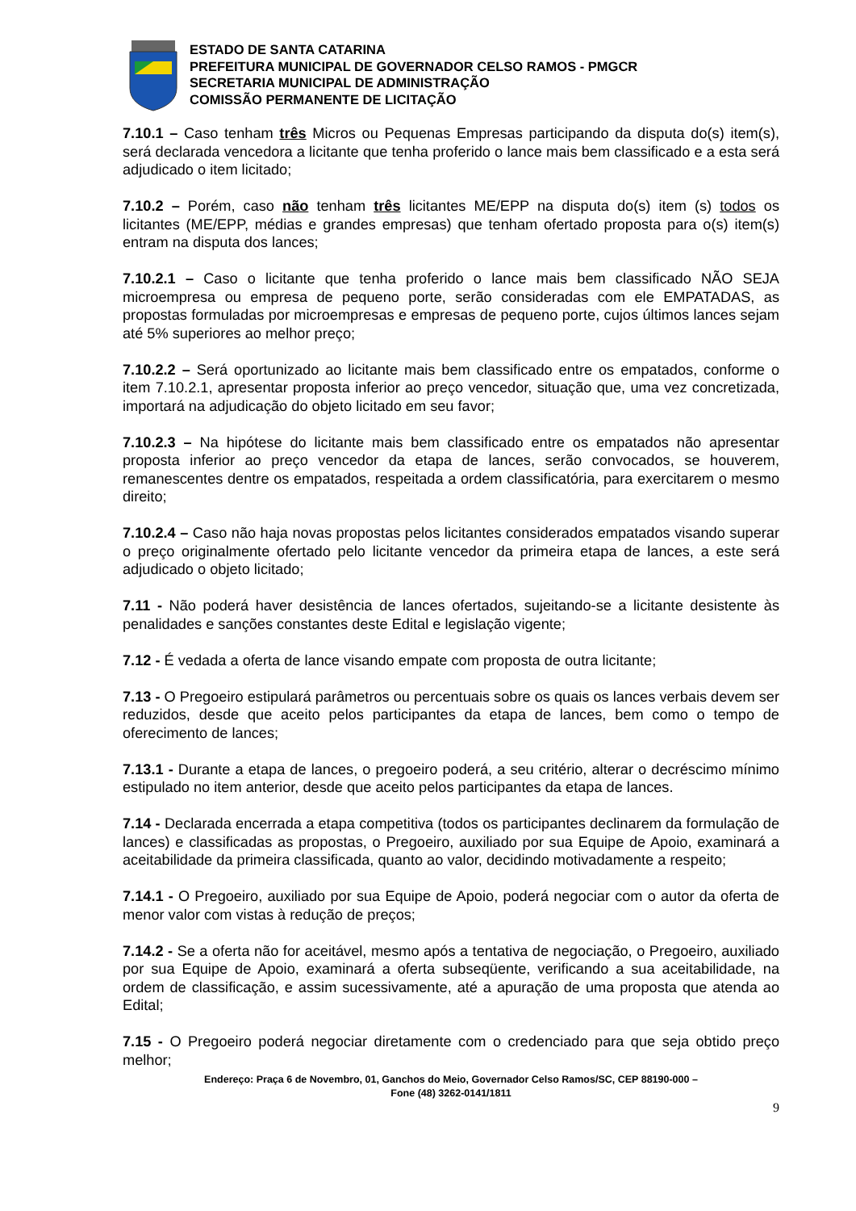ESTADO DE SANTA CATARINA
PREFEITURA MUNICIPAL DE GOVERNADOR CELSO RAMOS - PMGCR
SECRETARIA MUNICIPAL DE ADMINISTRAÇÃO
COMISSÃO PERMANENTE DE LICITAÇÃO
7.10.1 – Caso tenham três Micros ou Pequenas Empresas participando da disputa do(s) item(s), será declarada vencedora a licitante que tenha proferido o lance mais bem classificado e a esta será adjudicado o item licitado;
7.10.2 – Porém, caso não tenham três licitantes ME/EPP na disputa do(s) item (s) todos os licitantes (ME/EPP, médias e grandes empresas) que tenham ofertado proposta para o(s) item(s) entram na disputa dos lances;
7.10.2.1 – Caso o licitante que tenha proferido o lance mais bem classificado NÃO SEJA microempresa ou empresa de pequeno porte, serão consideradas com ele EMPATADAS, as propostas formuladas por microempresas e empresas de pequeno porte, cujos últimos lances sejam até 5% superiores ao melhor preço;
7.10.2.2 – Será oportunizado ao licitante mais bem classificado entre os empatados, conforme o item 7.10.2.1, apresentar proposta inferior ao preço vencedor, situação que, uma vez concretizada, importará na adjudicação do objeto licitado em seu favor;
7.10.2.3 – Na hipótese do licitante mais bem classificado entre os empatados não apresentar proposta inferior ao preço vencedor da etapa de lances, serão convocados, se houverem, remanescentes dentre os empatados, respeitada a ordem classificatória, para exercitarem o mesmo direito;
7.10.2.4 – Caso não haja novas propostas pelos licitantes considerados empatados visando superar o preço originalmente ofertado pelo licitante vencedor da primeira etapa de lances, a este será adjudicado o objeto licitado;
7.11 - Não poderá haver desistência de lances ofertados, sujeitando-se a licitante desistente às penalidades e sanções constantes deste Edital e legislação vigente;
7.12 - É vedada a oferta de lance visando empate com proposta de outra licitante;
7.13 - O Pregoeiro estipulará parâmetros ou percentuais sobre os quais os lances verbais devem ser reduzidos, desde que aceito pelos participantes da etapa de lances, bem como o tempo de oferecimento de lances;
7.13.1 - Durante a etapa de lances, o pregoeiro poderá, a seu critério, alterar o decréscimo mínimo estipulado no item anterior, desde que aceito pelos participantes da etapa de lances.
7.14 - Declarada encerrada a etapa competitiva (todos os participantes declinarem da formulação de lances) e classificadas as propostas, o Pregoeiro, auxiliado por sua Equipe de Apoio, examinará a aceitabilidade da primeira classificada, quanto ao valor, decidindo motivadamente a respeito;
7.14.1 - O Pregoeiro, auxiliado por sua Equipe de Apoio, poderá negociar com o autor da oferta de menor valor com vistas à redução de preços;
7.14.2 - Se a oferta não for aceitável, mesmo após a tentativa de negociação, o Pregoeiro, auxiliado por sua Equipe de Apoio, examinará a oferta subseqüente, verificando a sua aceitabilidade, na ordem de classificação, e assim sucessivamente, até a apuração de uma proposta que atenda ao Edital;
7.15 - O Pregoeiro poderá negociar diretamente com o credenciado para que seja obtido preço melhor;
Endereço: Praça 6 de Novembro, 01, Ganchos do Meio, Governador Celso Ramos/SC, CEP 88190-000 –
Fone (48) 3262-0141/1811
9